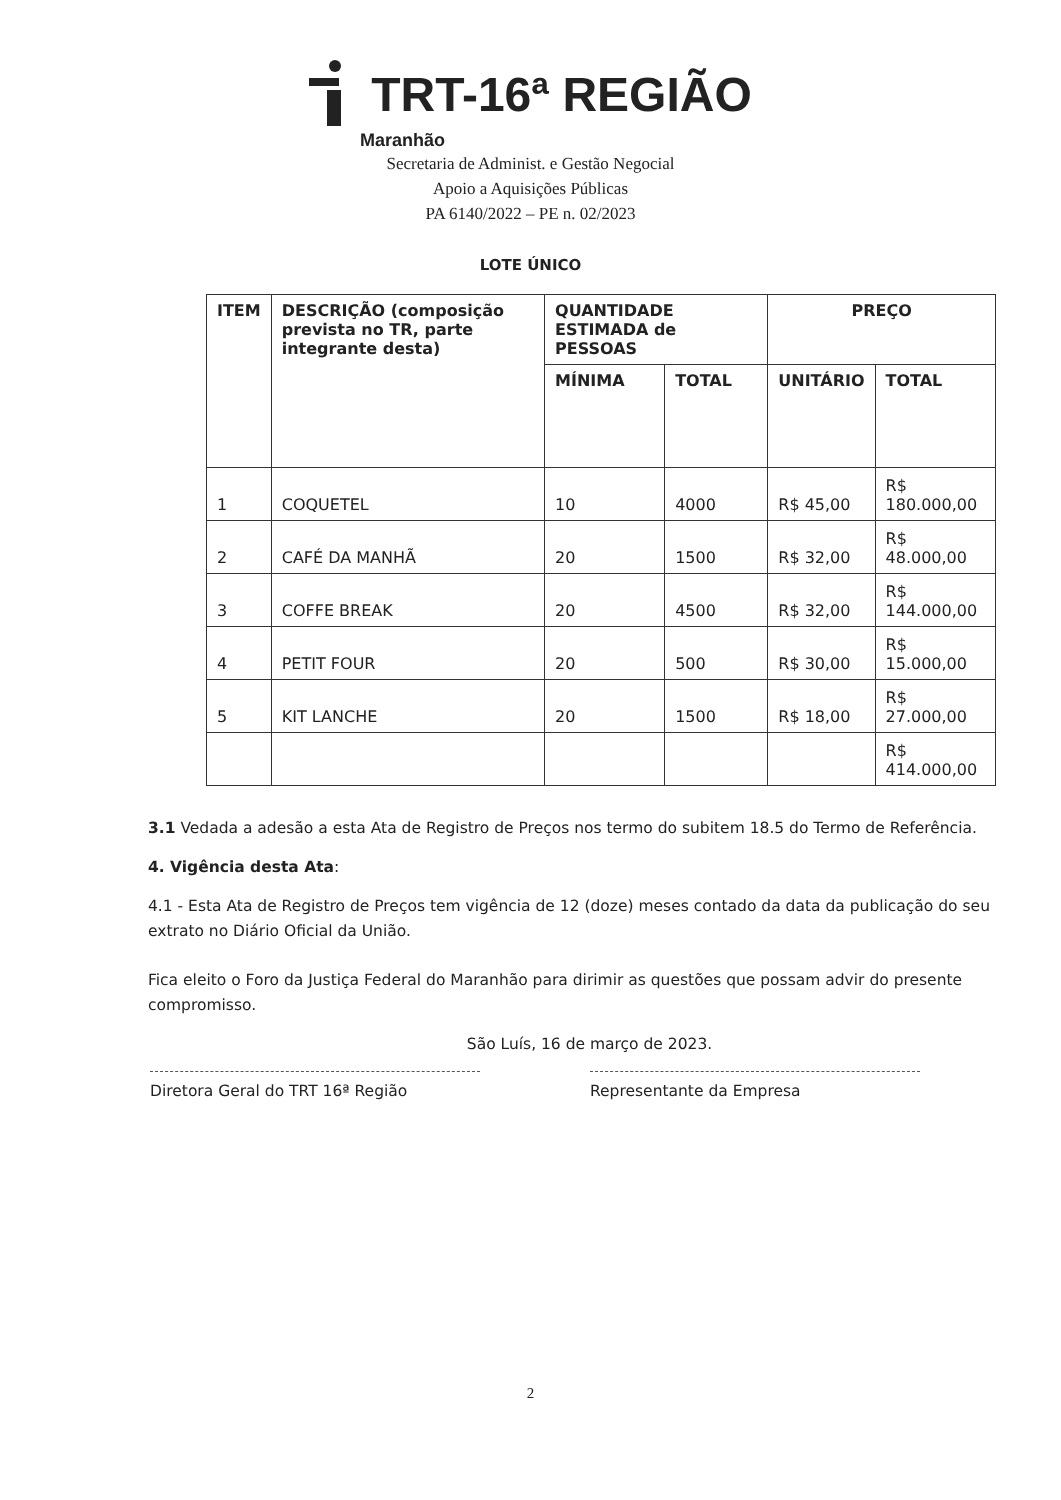TRT-16ª REGIÃO
Maranhão
Secretaria de Administ. e Gestão Negocial
Apoio a Aquisições Públicas
PA 6140/2022 – PE n. 02/2023
LOTE ÚNICO
| ITEM | DESCRIÇÃO (composição prevista no TR, parte integrante desta) | QUANTIDADE ESTIMADA de PESSOAS | | PREÇO | |
| --- | --- | --- | --- | --- | --- |
| | | MÍNIMA | TOTAL | UNITÁRIO | TOTAL |
| 1 | COQUETEL | 10 | 4000 | R$ 45,00 | R$ 180.000,00 |
| 2 | CAFÉ DA MANHÃ | 20 | 1500 | R$ 32,00 | R$ 48.000,00 |
| 3 | COFFE BREAK | 20 | 4500 | R$ 32,00 | R$ 144.000,00 |
| 4 | PETIT FOUR | 20 | 500 | R$ 30,00 | R$ 15.000,00 |
| 5 | KIT LANCHE | 20 | 1500 | R$ 18,00 | R$ 27.000,00 |
| | | | | | R$ 414.000,00 |
3.1 Vedada a adesão a esta Ata de Registro de Preços nos termo do subitem 18.5 do Termo de Referência.
4. Vigência desta Ata:
4.1 - Esta Ata de Registro de Preços tem vigência de 12 (doze) meses contado da data da publicação do seu extrato no Diário Oficial da União.
Fica eleito o Foro da Justiça Federal do Maranhão para dirimir as questões que possam advir do presente compromisso.
São Luís, 16 de março de 2023.
Diretora Geral do TRT 16ª Região Representante da Empresa
2